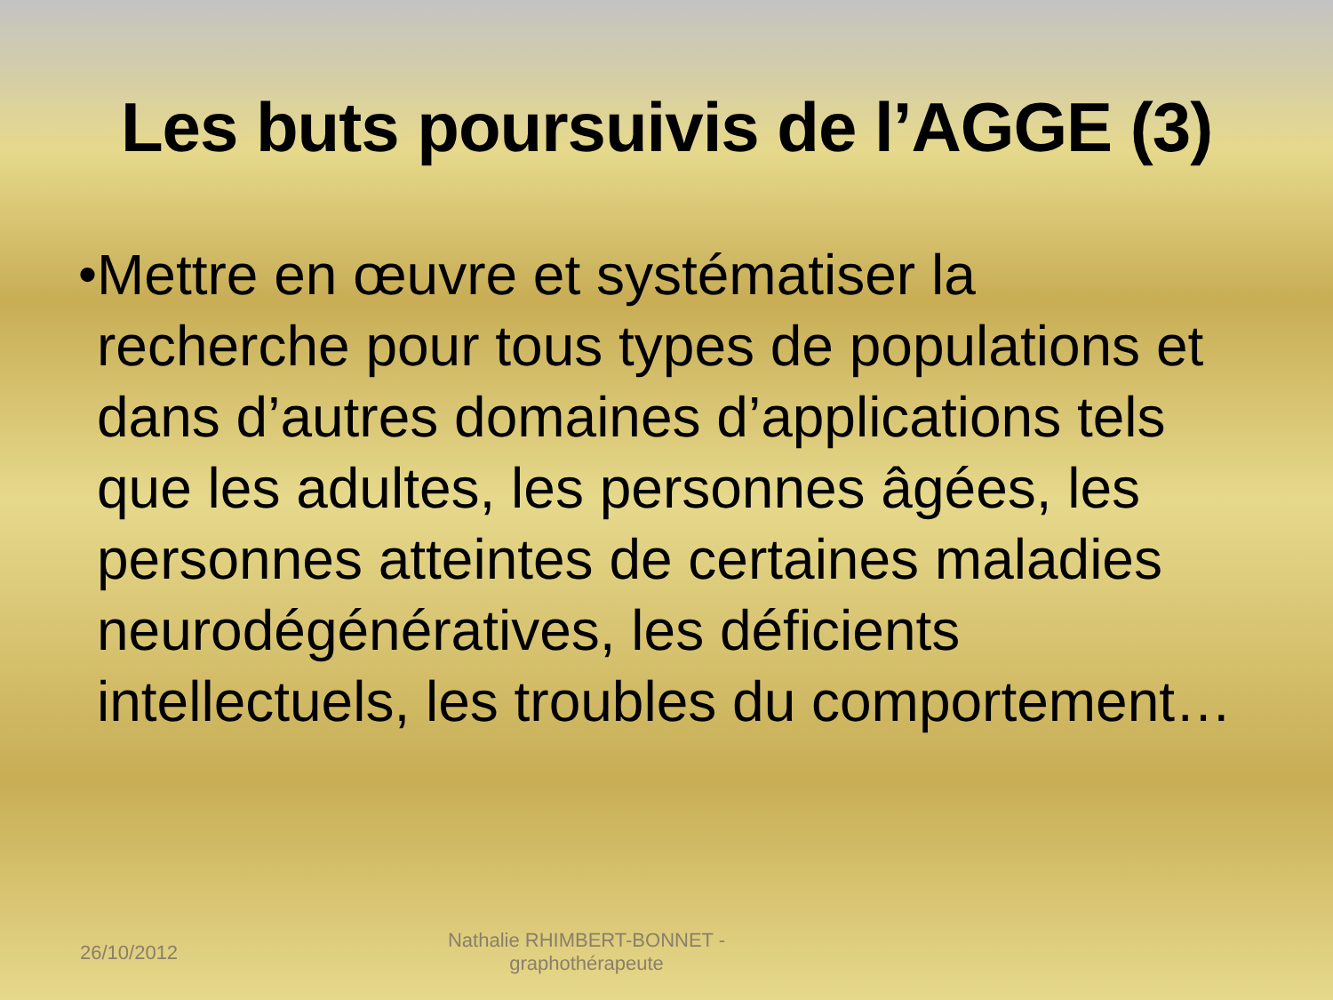Les buts poursuivis de l’AGGE (3)
• Mettre en œuvre et systématiser la recherche pour tous types de populations et dans d’autres domaines d’applications tels que les adultes, les personnes âgées, les personnes atteintes de certaines maladies neurodégénératives, les déficients intellectuels, les troubles du comportement…
26/10/2012
Nathalie RHIMBERT-BONNET - graphothérapeute